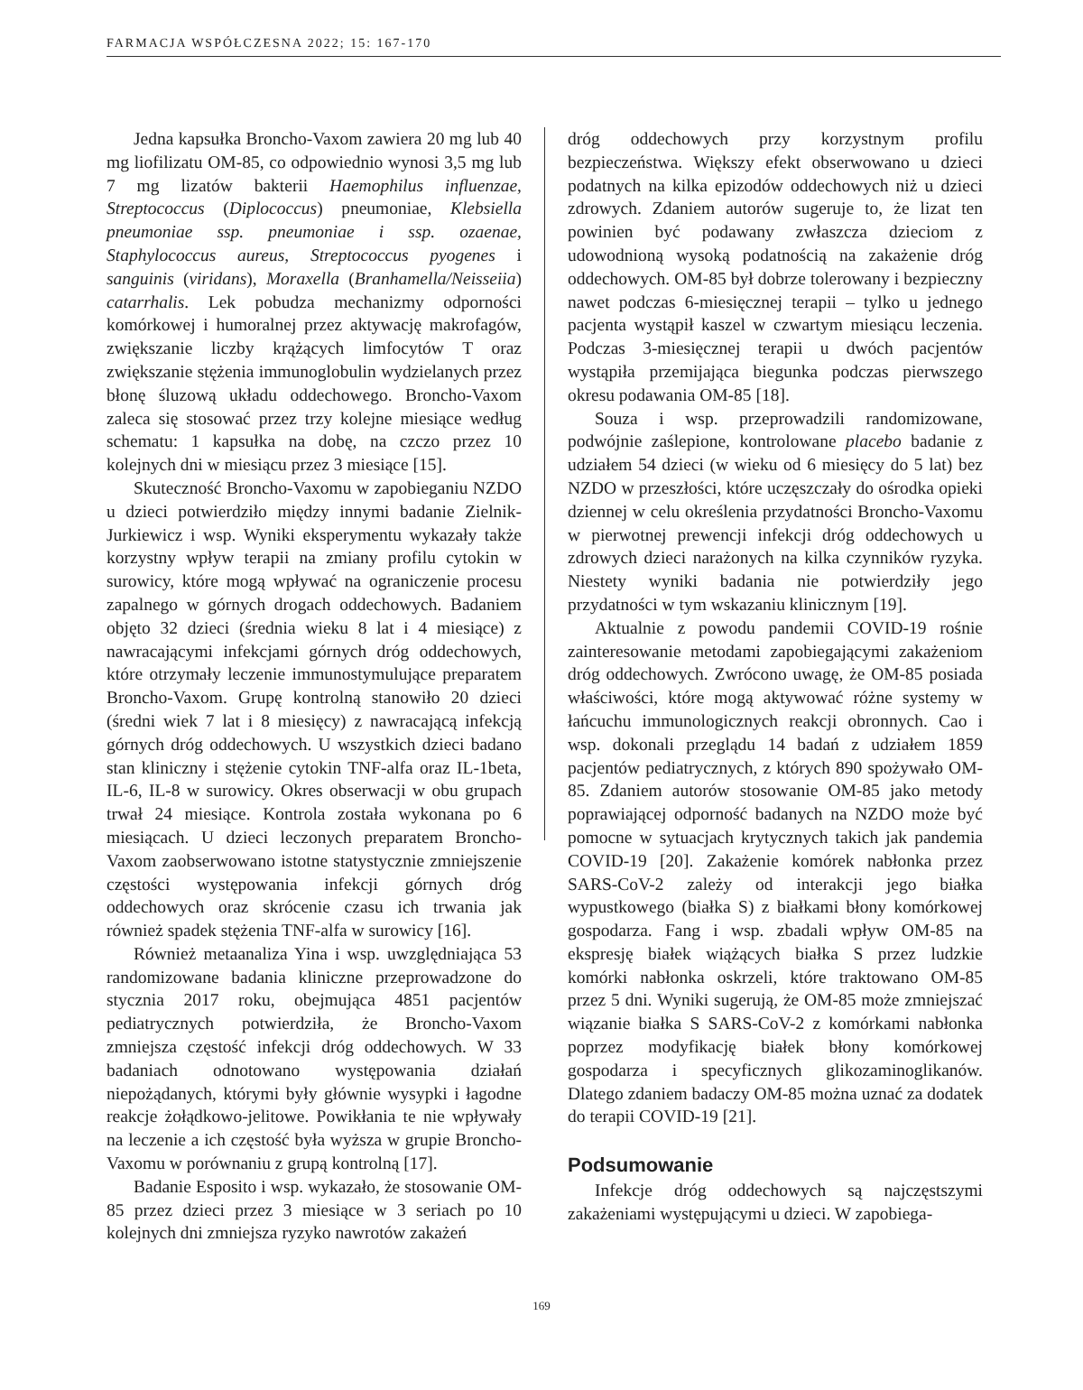FARMACJA WSPÓŁCZESNA 2022; 15: 167-170
Jedna kapsułka Broncho-Vaxom zawiera 20 mg lub 40 mg liofilizatu OM-85, co odpowiednio wynosi 3,5 mg lub 7 mg lizatów bakterii Haemophilus influenzae, Streptococcus (Diplococcus) pneumoniae, Klebsiella pneumoniae ssp. pneumoniae i ssp. ozaenae, Staphylococcus aureus, Streptococcus pyogenes i sanguinis (viridans), Moraxella (Branhamella/Neisseiia) catarrhalis. Lek pobudza mechanizmy odporności komórkowej i humoralnej przez aktywację makrofagów, zwiększanie liczby krążących limfocytów T oraz zwiększanie stężenia immunoglobulin wydzielanych przez błonę śluzową układu oddechowego. Broncho-Vaxom zaleca się stosować przez trzy kolejne miesiące według schematu: 1 kapsułka na dobę, na czczo przez 10 kolejnych dni w miesiącu przez 3 miesiące [15].
Skuteczność Broncho-Vaxomu w zapobieganiu NZDO u dzieci potwierdziło między innymi badanie Zielnik-Jurkiewicz i wsp. Wyniki eksperymentu wykazały także korzystny wpływ terapii na zmiany profilu cytokin w surowicy, które mogą wpływać na ograniczenie procesu zapalnego w górnych drogach oddechowych. Badaniem objęto 32 dzieci (średnia wieku 8 lat i 4 miesiące) z nawracającymi infekcjami górnych dróg oddechowych, które otrzymały leczenie immunostymulujące preparatem Broncho-Vaxom. Grupę kontrolną stanowiło 20 dzieci (średni wiek 7 lat i 8 miesięcy) z nawracającą infekcją górnych dróg oddechowych. U wszystkich dzieci badano stan kliniczny i stężenie cytokin TNF-alfa oraz IL-1beta, IL-6, IL-8 w surowicy. Okres obserwacji w obu grupach trwał 24 miesiące. Kontrola została wykonana po 6 miesiącach. U dzieci leczonych preparatem Broncho-Vaxom zaobserwowano istotne statystycznie zmniejszenie częstości występowania infekcji górnych dróg oddechowych oraz skrócenie czasu ich trwania jak również spadek stężenia TNF-alfa w surowicy [16].
Również metaanaliza Yina i wsp. uwzględniająca 53 randomizowane badania kliniczne przeprowadzone do stycznia 2017 roku, obejmująca 4851 pacjentów pediatrycznych potwierdziła, że Broncho-Vaxom zmniejsza częstość infekcji dróg oddechowych. W 33 badaniach odnotowano występowania działań niepożądanych, którymi były głównie wysypki i łagodne reakcje żołądkowo-jelitowe. Powikłania te nie wpływały na leczenie a ich częstość była wyższa w grupie Broncho-Vaxomu w porównaniu z grupą kontrolną [17].
Badanie Esposito i wsp. wykazało, że stosowanie OM-85 przez dzieci przez 3 miesiące w 3 seriach po 10 kolejnych dni zmniejsza ryzyko nawrotów zakażeń
dróg oddechowych przy korzystnym profilu bezpieczeństwa. Większy efekt obserwowano u dzieci podatnych na kilka epizodów oddechowych niż u dzieci zdrowych. Zdaniem autorów sugeruje to, że lizat ten powinien być podawany zwłaszcza dzieciom z udowodnioną wysoką podatnością na zakażenie dróg oddechowych. OM-85 był dobrze tolerowany i bezpieczny nawet podczas 6-miesięcznej terapii – tylko u jednego pacjenta wystąpił kaszel w czwartym miesiącu leczenia. Podczas 3-miesięcznej terapii u dwóch pacjentów wystąpiła przemijająca biegunka podczas pierwszego okresu podawania OM-85 [18].
Souza i wsp. przeprowadzili randomizowane, podwójnie zaślepione, kontrolowane placebo badanie z udziałem 54 dzieci (w wieku od 6 miesięcy do 5 lat) bez NZDO w przeszłości, które uczęszczały do ośrodka opieki dziennej w celu określenia przydatności Broncho-Vaxomu w pierwotnej prewencji infekcji dróg oddechowych u zdrowych dzieci narażonych na kilka czynników ryzyka. Niestety wyniki badania nie potwierdziły jego przydatności w tym wskazaniu klinicznym [19].
Aktualnie z powodu pandemii COVID-19 rośnie zainteresowanie metodami zapobiegającymi zakażeniom dróg oddechowych. Zwrócono uwagę, że OM-85 posiada właściwości, które mogą aktywować różne systemy w łańcuchu immunologicznych reakcji obronnych. Cao i wsp. dokonali przeglądu 14 badań z udziałem 1859 pacjentów pediatrycznych, z których 890 spożywało OM-85. Zdaniem autorów stosowanie OM-85 jako metody poprawiającej odporność badanych na NZDO może być pomocne w sytuacjach krytycznych takich jak pandemia COVID-19 [20]. Zakażenie komórek nabłonka przez SARS-CoV-2 zależy od interakcji jego białka wypustkowego (białka S) z białkami błony komórkowej gospodarza. Fang i wsp. zbadali wpływ OM-85 na ekspresję białek wiążących białka S przez ludzkie komórki nabłonka oskrzeli, które traktowano OM-85 przez 5 dni. Wyniki sugerują, że OM-85 może zmniejszać wiązanie białka S SARS-CoV-2 z komórkami nabłonka poprzez modyfikację białek błony komórkowej gospodarza i specyficznych glikozaminoglikanów. Dlatego zdaniem badaczy OM-85 można uznać za dodatek do terapii COVID-19 [21].
Podsumowanie
Infekcje dróg oddechowych są najczęstszymi zakażeniami występującymi u dzieci. W zapobiega-
169